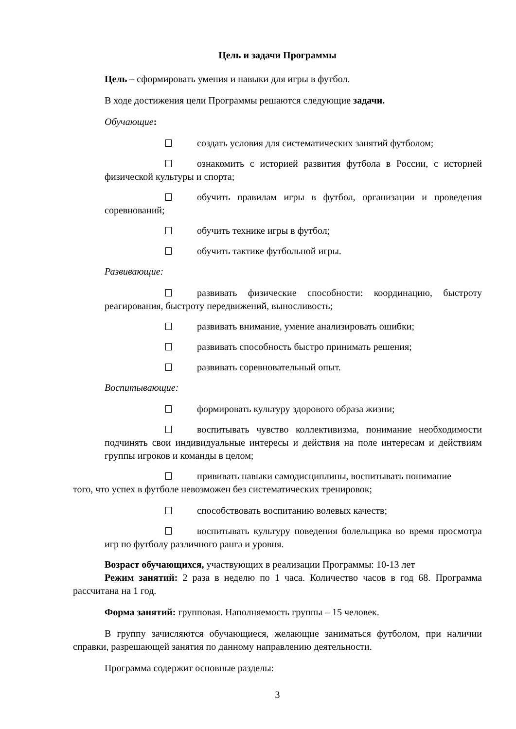Цель и задачи Программы
Цель – сформировать умения и навыки для игры в футбол.
В ходе достижения цели Программы решаются следующие задачи.
Обучающие:
создать условия для систематических занятий футболом;
ознакомить с историей развития футбола в России, с историей физической культуры и спорта;
обучить правилам игры в футбол, организации и проведения соревнований;
обучить технике игры в футбол;
обучить тактике футбольной игры.
Развивающие:
развивать физические способности: координацию, быстроту реагирования, быстроту передвижений, выносливость;
развивать внимание, умение анализировать ошибки;
развивать способность быстро принимать решения;
развивать соревновательный опыт.
Воспитывающие:
формировать культуру здорового образа жизни;
воспитывать чувство коллективизма, понимание необходимости подчинять свои индивидуальные интересы и действия на поле интересам и действиям группы игроков и команды в целом;
прививать навыки самодисциплины, воспитывать понимание
того, что успех в футболе невозможен без систематических тренировок;
способствовать воспитанию волевых качеств;
воспитывать культуру поведения болельщика во время просмотра игр по футболу различного ранга и уровня.
Возраст обучающихся, участвующих в реализации Программы: 10-13 лет
Режим занятий: 2 раза в неделю по 1 часа. Количество часов в год 68. Программа рассчитана на 1 год.
Форма занятий: групповая. Наполняемость группы – 15 человек.
В группу зачисляются обучающиеся, желающие заниматься футболом, при наличии справки, разрешающей занятия по данному направлению деятельности.
Программа содержит основные разделы:
3